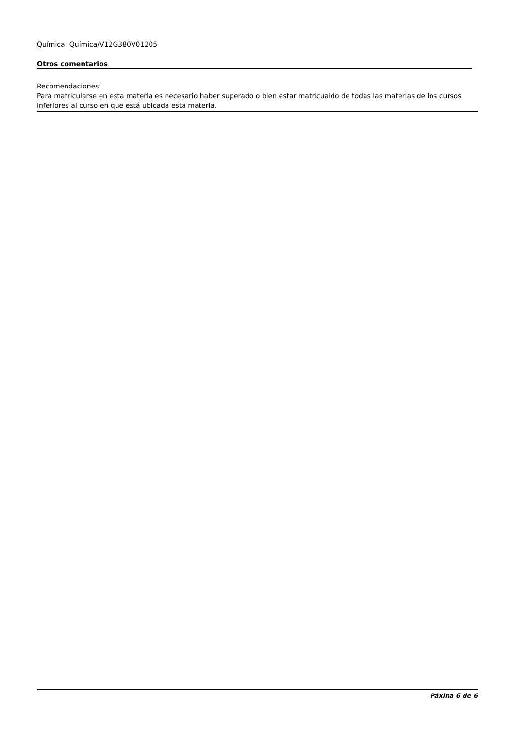Química: Química/V12G380V01205
Otros comentarios
Recomendaciones:
Para matricularse en esta materia es necesario haber superado o bien estar matricualdo de todas las materias de los cursos inferiores al curso en que está ubicada esta materia.
Páxina 6 de 6